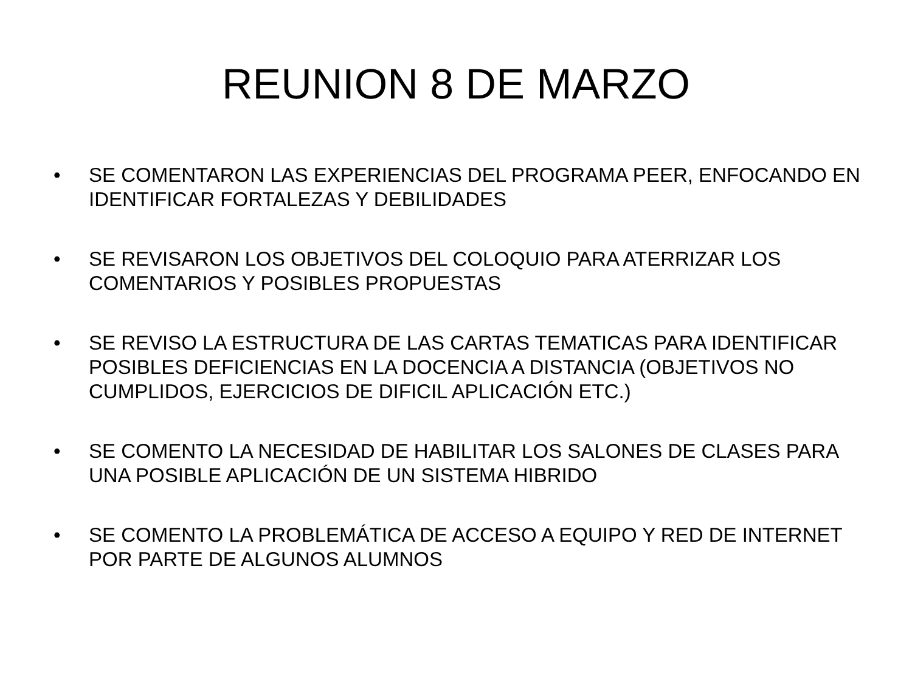REUNION 8 DE MARZO
• SE COMENTARON LAS EXPERIENCIAS DEL PROGRAMA PEER, ENFOCANDO EN IDENTIFICAR FORTALEZAS Y DEBILIDADES
• SE REVISARON LOS OBJETIVOS DEL COLOQUIO PARA ATERRIZAR LOS COMENTARIOS Y POSIBLES PROPUESTAS
• SE REVISO LA ESTRUCTURA DE LAS CARTAS TEMATICAS PARA IDENTIFICAR POSIBLES DEFICIENCIAS EN LA DOCENCIA A DISTANCIA (OBJETIVOS NO CUMPLIDOS, EJERCICIOS DE DIFICIL APLICACIÓN ETC.)
• SE COMENTO LA NECESIDAD DE HABILITAR LOS SALONES DE CLASES PARA UNA POSIBLE APLICACIÓN DE UN SISTEMA HIBRIDO
• SE COMENTO LA PROBLEMÁTICA DE ACCESO A EQUIPO Y RED DE INTERNET POR PARTE DE ALGUNOS ALUMNOS